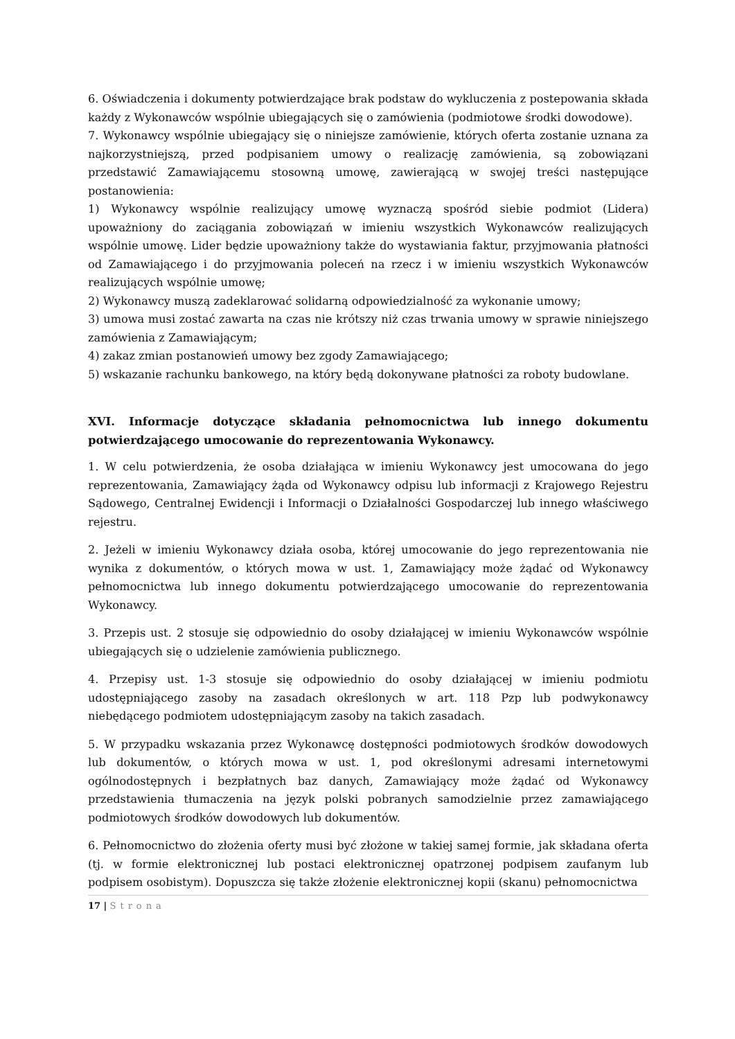6. Oświadczenia i dokumenty potwierdzające brak podstaw do wykluczenia z postepowania składa każdy z Wykonawców wspólnie ubiegających się o zamówienia (podmiotowe środki dowodowe).
7. Wykonawcy wspólnie ubiegający się o niniejsze zamówienie, których oferta zostanie uznana za najkorzystniejszą, przed podpisaniem umowy o realizację zamówienia, są zobowiązani przedstawić Zamawiającemu stosowną umowę, zawierającą w swojej treści następujące postanowienia:
1) Wykonawcy wspólnie realizujący umowę wyznaczą spośród siebie podmiot (Lidera) upoważniony do zaciągania zobowiązań w imieniu wszystkich Wykonawców realizujących wspólnie umowę. Lider będzie upoważniony także do wystawiania faktur, przyjmowania płatności od Zamawiającego i do przyjmowania poleceń na rzecz i w imieniu wszystkich Wykonawców realizujących wspólnie umowę;
2) Wykonawcy muszą zadeklarować solidarną odpowiedzialność za wykonanie umowy;
3) umowa musi zostać zawarta na czas nie krótszy niż czas trwania umowy w sprawie niniejszego zamówienia z Zamawiającym;
4) zakaz zmian postanowień umowy bez zgody Zamawiającego;
5) wskazanie rachunku bankowego, na który będą dokonywane płatności za roboty budowlane.
XVI. Informacje dotyczące składania pełnomocnictwa lub innego dokumentu potwierdzającego umocowanie do reprezentowania Wykonawcy.
1. W celu potwierdzenia, że osoba działająca w imieniu Wykonawcy jest umocowana do jego reprezentowania, Zamawiający żąda od Wykonawcy odpisu lub informacji z Krajowego Rejestru Sądowego, Centralnej Ewidencji i Informacji o Działalności Gospodarczej lub innego właściwego rejestru.
2. Jeżeli w imieniu Wykonawcy działa osoba, której umocowanie do jego reprezentowania nie wynika z dokumentów, o których mowa w ust. 1, Zamawiający może żądać od Wykonawcy pełnomocnictwa lub innego dokumentu potwierdzającego umocowanie do reprezentowania Wykonawcy.
3. Przepis ust. 2 stosuje się odpowiednio do osoby działającej w imieniu Wykonawców wspólnie ubiegających się o udzielenie zamówienia publicznego.
4. Przepisy ust. 1-3 stosuje się odpowiednio do osoby działającej w imieniu podmiotu udostępniającego zasoby na zasadach określonych w art. 118 Pzp lub podwykonawcy niebędącego podmiotem udostępniającym zasoby na takich zasadach.
5. W przypadku wskazania przez Wykonawcę dostępności podmiotowych środków dowodowych lub dokumentów, o których mowa w ust. 1, pod określonymi adresami internetowymi ogólnodostępnych i bezpłatnych baz danych, Zamawiający może żądać od Wykonawcy przedstawienia tłumaczenia na język polski pobranych samodzielnie przez zamawiającego podmiotowych środków dowodowych lub dokumentów.
6. Pełnomocnictwo do złożenia oferty musi być złożone w takiej samej formie, jak składana oferta (tj. w formie elektronicznej lub postaci elektronicznej opatrzonej podpisem zaufanym lub podpisem osobistym). Dopuszcza się także złożenie elektronicznej kopii (skanu) pełnomocnictwa
17 | Strona